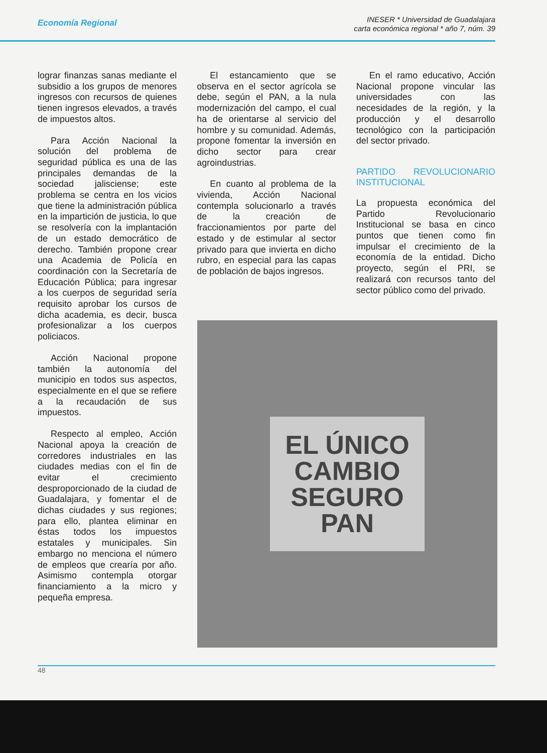Economía Regional
INESER * Universidad de Guadalajara
carta económica regional * año 7, núm. 39
lograr finanzas sanas mediante el subsidio a los grupos de menores ingresos con recursos de quienes tienen ingresos elevados, a través de impuestos altos.
Para Acción Nacional la solución del problema de seguridad pública es una de las principales demandas de la sociedad jalisciense; este problema se centra en los vicios que tiene la administración pública en la impartición de justicia, lo que se resolvería con la implantación de un estado democrático de derecho. También propone crear una Academia de Policía en coordinación con la Secretaría de Educación Pública; para ingresar a los cuerpos de seguridad sería requisito aprobar los cursos de dicha academia, es decir, busca profesionalizar a los cuerpos policiacos.
Acción Nacional propone también la autonomía del municipio en todos sus aspectos, especialmente en el que se refiere a la recaudación de sus impuestos.
Respecto al empleo, Acción Nacional apoya la creación de corredores industriales en las ciudades medias con el fin de evitar el crecimiento desproporcionado de la ciudad de Guadalajara, y fomentar el de dichas ciudades y sus regiones; para ello, plantea eliminar en éstas todos los impuestos estatales y municipales. Sin embargo no menciona el número de empleos que crearía por año. Asimismo contempla otorgar financiamiento a la micro y pequeña empresa.
El estancamiento que se observa en el sector agrícola se debe, según el PAN, a la nula modernización del campo, el cual ha de orientarse al servicio del hombre y su comunidad. Además, propone fomentar la inversión en dicho sector para crear agroindustrias.
En cuanto al problema de la vivienda, Acción Nacional contempla solucionarlo a través de la creación de fraccionamientos por parte del estado y de estimular al sector privado para que invierta en dicho rubro, en especial para las capas de población de bajos ingresos.
En el ramo educativo, Acción Nacional propone vincular las universidades con las necesidades de la región, y la producción y el desarrollo tecnológico con la participación del sector privado.
PARTIDO REVOLUCIONARIO INSTITUCIONAL
La propuesta económica del Partido Revolucionario Institucional se basa en cinco puntos que tienen como fin impulsar el crecimiento de la economía de la entidad. Dicho proyecto, según el PRI, se realizará con recursos tanto del sector público como del privado.
EL ÚNICO
CAMBIO
SEGURO
PAN
48